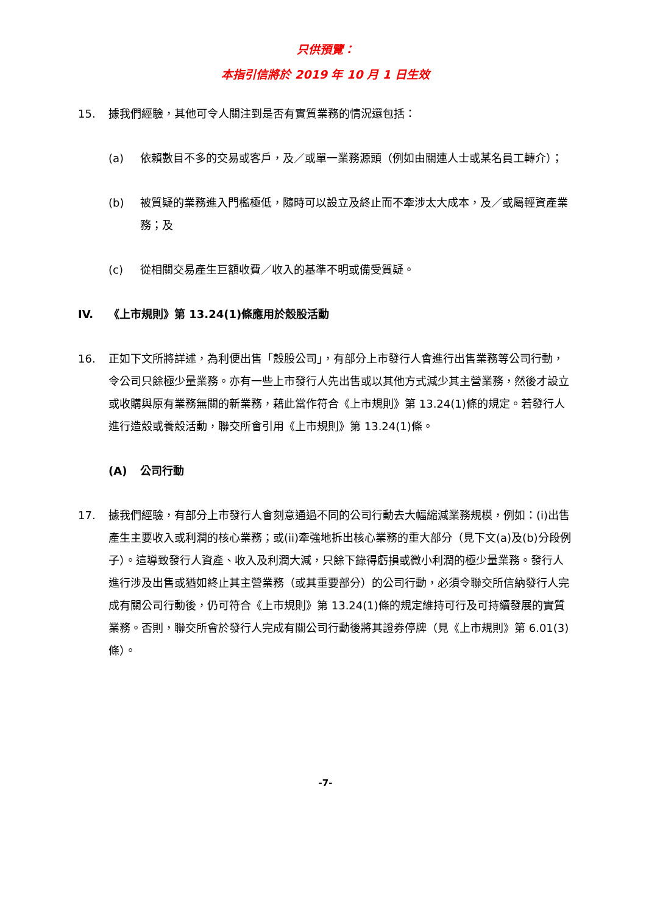只供預覽：
本指引信將於 2019 年 10 月 1 日生效
15. 據我們經驗，其他可令人關注到是否有實質業務的情況還包括：
(a) 依賴數目不多的交易或客戶，及／或單一業務源頭（例如由關連人士或某名員工轉介）；
(b) 被質疑的業務進入門檻極低，隨時可以設立及終止而不牽涉太大成本，及／或屬輕資產業務；及
(c) 從相關交易產生巨額收費／收入的基準不明或備受質疑。
IV. 《上市規則》第 13.24(1)條應用於殼股活動
16. 正如下文所將詳述，為利便出售「殼股公司」，有部分上市發行人會進行出售業務等公司行動，令公司只餘極少量業務。亦有一些上市發行人先出售或以其他方式減少其主營業務，然後才設立或收購與原有業務無關的新業務，藉此當作符合《上市規則》第 13.24(1)條的規定。若發行人進行造殼或養殼活動，聯交所會引用《上市規則》第 13.24(1)條。
(A) 公司行動
17. 據我們經驗，有部分上市發行人會刻意通過不同的公司行動去大幅縮減業務規模，例如：(i)出售產生主要收入或利潤的核心業務；或(ii)牽強地拆出核心業務的重大部分（見下文(a)及(b)分段例子）。這導致發行人資產、收入及利潤大減，只餘下錄得虧損或微小利潤的極少量業務。發行人進行涉及出售或猶如終止其主營業務（或其重要部分）的公司行動，必須令聯交所信納發行人完成有關公司行動後，仍可符合《上市規則》第 13.24(1)條的規定維持可行及可持續發展的實質業務。否則，聯交所會於發行人完成有關公司行動後將其證券停牌（見《上市規則》第 6.01(3)條）。
-7-